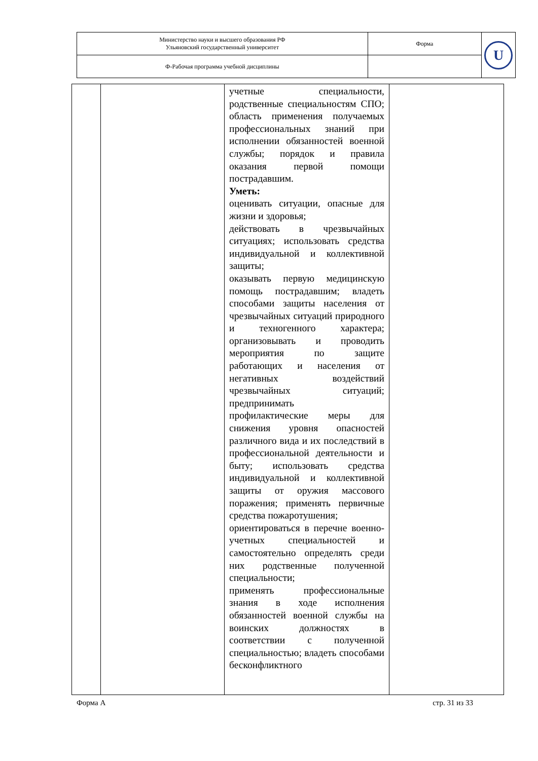| Министерство науки и высшего образования РФ Ульяновский государственный университет | Форма | U |
| Ф-Рабочая программа учебной дисциплины | | |
| | | учетные специальности, родственные специальностям СПО; область применения получаемых профессиональных знаний при исполнении обязанностей военной службы; порядок и правила оказания первой помощи пострадавшим. Уметь: оценивать ситуации, опасные для жизни и здоровья; действовать в чрезвычайных ситуациях; использовать средства индивидуальной и коллективной защиты; оказывать первую медицинскую помощь пострадавшим; владеть способами защиты населения от чрезвычайных ситуаций природного и техногенного характера; организовывать и проводить мероприятия по защите работающих и населения от негативных воздействий чрезвычайных ситуаций; предпринимать профилактические меры для снижения уровня опасностей различного вида и их последствий в профессиональной деятельности и быту; использовать средства индивидуальной и коллективной защиты от оружия массового поражения; применять первичные средства пожаротушения; ориентироваться в перечне военно-учетных специальностей и самостоятельно определять среди них родственные полученной специальности; применять профессиональные знания в ходе исполнения обязанностей военной службы на воинских должностях в соответствии с полученной специальностью; владеть способами бесконфликтного | |
Форма А стр. 31 из 33